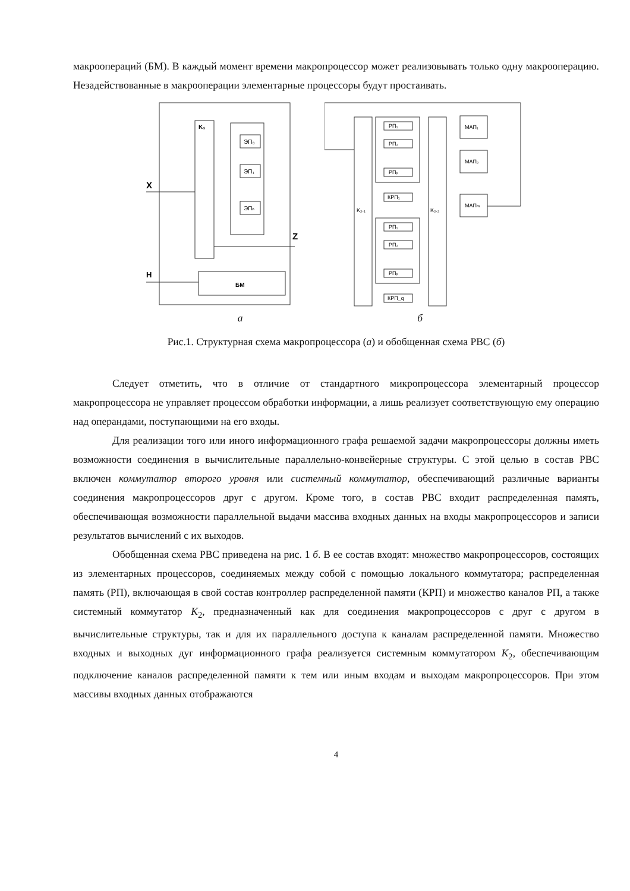макроопераций (БМ). В каждый момент времени макропроцессор может реализовывать только одну макрооперацию. Незадействованные в макрооперации элементарные процессоры будут простаивать.
K₁
ЭП₀
ЭП₁
ЭПₙ
X
Z
H
БМ
K₂.₁
K₂.₂
РП₁
РП₂
РПₚ
КРП₁
РП₁
РП₂
РПₚ
КРП_q
МАП₁
МАП₂
МАПₘ
а б
Рис.1. Структурная схема макропроцессора (а) и обобщенная схема РВС (б)
Следует отметить, что в отличие от стандартного микропроцессора элементарный процессор макропроцессора не управляет процессом обработки информации, а лишь реализует соответствующую ему операцию над операндами, поступающими на его входы.
Для реализации того или иного информационного графа решаемой задачи макропроцессоры должны иметь возможности соединения в вычислительные параллельно-конвейерные структуры. С этой целью в состав РВС включен коммутатор второго уровня или системный коммутатор, обеспечивающий различные варианты соединения макропроцессоров друг с другом. Кроме того, в состав РВС входит распределенная память, обеспечивающая возможности параллельной выдачи массива входных данных на входы макропроцессоров и записи результатов вычислений с их выходов.
Обобщенная схема РВС приведена на рис. 1 б. В ее состав входят: множество макропроцессоров, состоящих из элементарных процессоров, соединяемых между собой с помощью локального коммутатора; распределенная память (РП), включающая в свой состав контроллер распределенной памяти (КРП) и множество каналов РП, а также системный коммутатор K<sub>2</sub>, предназначенный как для соединения макропроцессоров с друг с другом в вычислительные структуры, так и для их параллельного доступа к каналам распределенной памяти. Множество входных и выходных дуг информационного графа реализуется системным коммутатором K<sub>2</sub>, обеспечивающим подключение каналов распределенной памяти к тем или иным входам и выходам макропроцессоров. При этом массивы входных данных отображаются
4